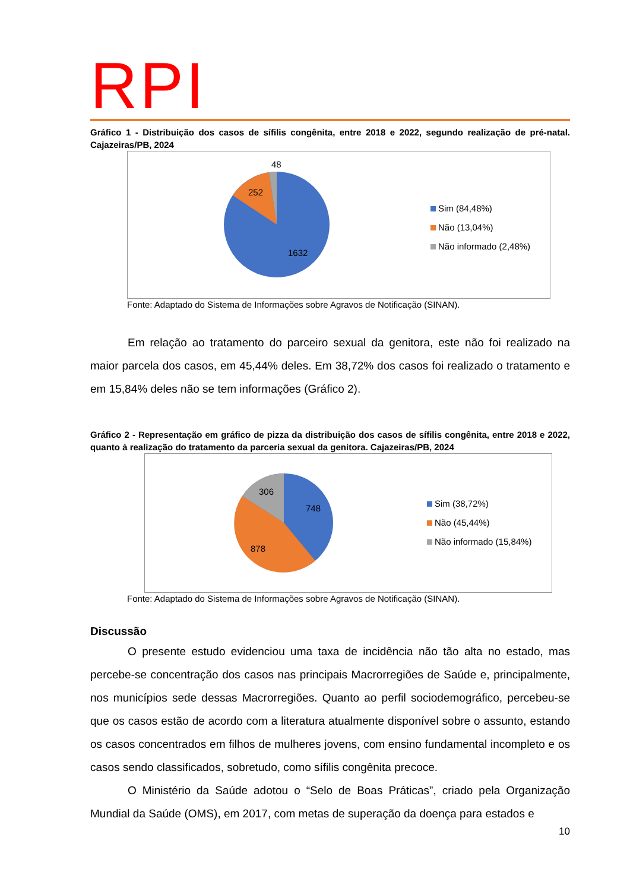RPI
Gráfico 1 - Distribuição dos casos de sífilis congênita, entre 2018 e 2022, segundo realização de pré-natal. Cajazeiras/PB, 2024
48
252
1632
Sim (84,48%)
Não (13,04%)
Não informado (2,48%)
Fonte: Adaptado do Sistema de Informações sobre Agravos de Notificação (SINAN).
Em relação ao tratamento do parceiro sexual da genitora, este não foi realizado na maior parcela dos casos, em 45,44% deles. Em 38,72% dos casos foi realizado o tratamento e em 15,84% deles não se tem informações (Gráfico 2).
Gráfico 2 - Representação em gráfico de pizza da distribuição dos casos de sífilis congênita, entre 2018 e 2022, quanto à realização do tratamento da parceria sexual da genitora. Cajazeiras/PB, 2024
306
748
878
Sim (38,72%)
Não (45,44%)
Não informado (15,84%)
Fonte: Adaptado do Sistema de Informações sobre Agravos de Notificação (SINAN).
Discussão
O presente estudo evidenciou uma taxa de incidência não tão alta no estado, mas percebe-se concentração dos casos nas principais Macrorregiões de Saúde e, principalmente, nos municípios sede dessas Macrorregiões. Quanto ao perfil sociodemográfico, percebeu-se que os casos estão de acordo com a literatura atualmente disponível sobre o assunto, estando os casos concentrados em filhos de mulheres jovens, com ensino fundamental incompleto e os casos sendo classificados, sobretudo, como sífilis congênita precoce.
O Ministério da Saúde adotou o “Selo de Boas Práticas”, criado pela Organização Mundial da Saúde (OMS), em 2017, com metas de superação da doença para estados e
10